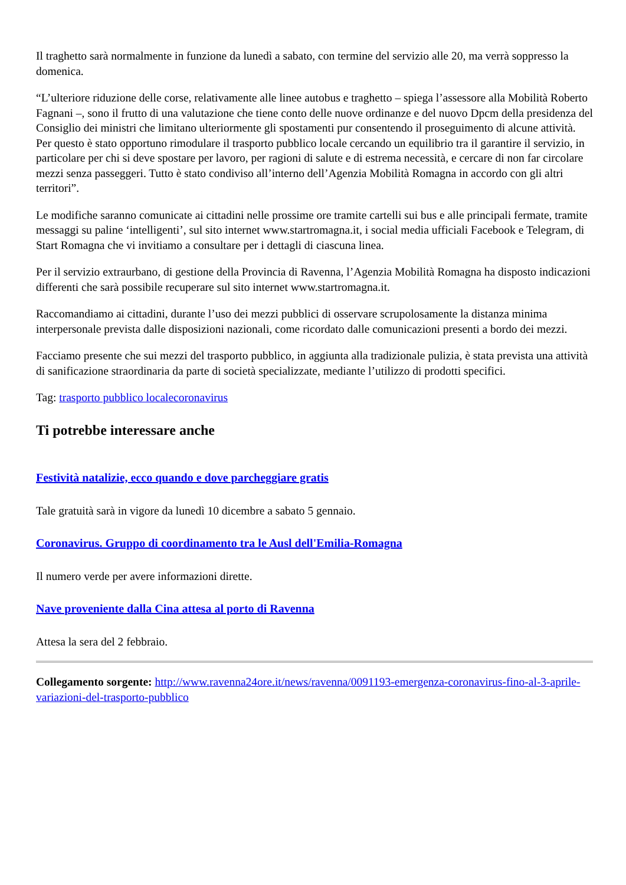Il traghetto sarà normalmente in funzione da lunedì a sabato, con termine del servizio alle 20, ma verrà soppresso la domenica.
“L’ulteriore riduzione delle corse, relativamente alle linee autobus e traghetto – spiega l’assessore alla Mobilità Roberto Fagnani –, sono il frutto di una valutazione che tiene conto delle nuove ordinanze e del nuovo Dpcm della presidenza del Consiglio dei ministri che limitano ulteriormente gli spostamenti pur consentendo il proseguimento di alcune attività. Per questo è stato opportuno rimodulare il trasporto pubblico locale cercando un equilibrio tra il garantire il servizio, in particolare per chi si deve spostare per lavoro, per ragioni di salute e di estrema necessità, e cercare di non far circolare mezzi senza passeggeri. Tutto è stato condiviso all’interno dell’Agenzia Mobilità Romagna in accordo con gli altri territori”.
Le modifiche saranno comunicate ai cittadini nelle prossime ore tramite cartelli sui bus e alle principali fermate, tramite messaggi su paline ‘intelligenti’, sul sito internet www.startromagna.it, i social media ufficiali Facebook e Telegram, di Start Romagna che vi invitiamo a consultare per i dettagli di ciascuna linea.
Per il servizio extraurbano, di gestione della Provincia di Ravenna, l’Agenzia Mobilità Romagna ha disposto indicazioni differenti che sarà possibile recuperare sul sito internet www.startromagna.it.
Raccomandiamo ai cittadini, durante l’uso dei mezzi pubblici di osservare scrupolosamente la distanza minima interpersonale prevista dalle disposizioni nazionali, come ricordato dalle comunicazioni presenti a bordo dei mezzi.
Facciamo presente che sui mezzi del trasporto pubblico, in aggiunta alla tradizionale pulizia, è stata prevista una attività di sanificazione straordinaria da parte di società specializzate, mediante l’utilizzo di prodotti specifici.
Tag: trasporto pubblico localecoronavirus
Ti potrebbe interessare anche
Festività natalizie, ecco quando e dove parcheggiare gratis
Tale gratuità sarà in vigore da lunedì 10 dicembre a sabato 5 gennaio.
Coronavirus. Gruppo di coordinamento tra le Ausl dell'Emilia-Romagna
Il numero verde per avere informazioni dirette.
Nave proveniente dalla Cina attesa al porto di Ravenna
Attesa la sera del 2 febbraio.
Collegamento sorgente: http://www.ravenna24ore.it/news/ravenna/0091193-emergenza-coronavirus-fino-al-3-aprile-variazioni-del-trasporto-pubblico